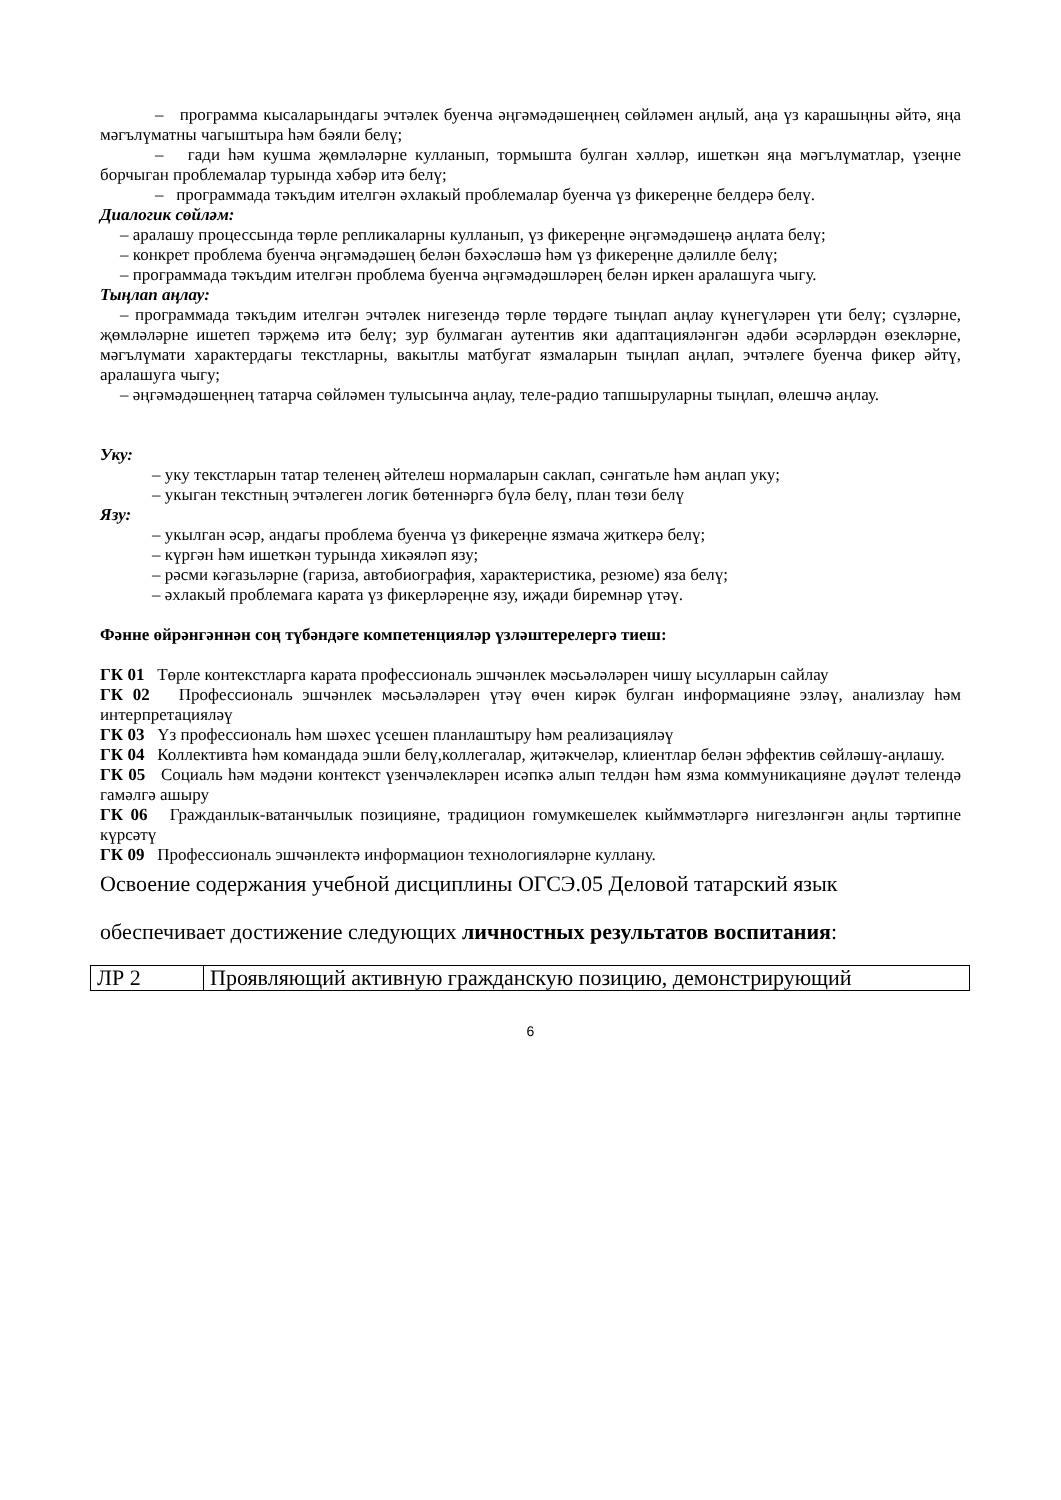– программа кысаларындагы эчтәлек буенча әңгәмәдәшеңнең сөйләмен аңлый, аңа үз карашыңны әйтә, яңа мәгълүматны чагыштыра һәм бәяли белү;
– гади һәм кушма җөмләләрне кулланып, тормышта булган хәлләр, ишеткән яңа мәгълүматлар, үзеңне борчыган проблемалар турында хәбәр итә белү;
– программада тәкъдим ителгән әхлакый проблемалар буенча үз фикереңне белдерә белү.
Диалогик сөйләм:
– аралашу процессында төрле репликаларны кулланып, үз фикереңне әңгәмәдәшеңә аңлата белү;
– конкрет проблема буенча әңгәмәдәшең белән бәхәсләшә һәм үз фикереңне дәлилле белү;
– программада тәкъдим ителгән проблема буенча әңгәмәдәшләрең белән иркен аралашуга чыгу.
Тыңлап аңлау:
– программада тәкъдим ителгән эчтәлек нигезендә төрле төрдәге тыңлап аңлау күнегүләрен үти белү; сүзләрне, җөмләләрне ишетеп тәрҗемә итә белү; зур булмаган аутентив яки адаптацияләнгән әдәби әсәрләрдән өзекләрне, мәгълүмати характердагы текстларны, вакытлы матбугат язмаларын тыңлап аңлап, эчтәлеге буенча фикер әйтү, аралашуга чыгу;
– әңгәмәдәшеңнең татарча сөйләмен тулысынча аңлау, теле-радио тапшыруларны тыңлап, өлешчә аңлау.
Уку:
– уку текстларын татар теленең әйтелеш нормаларын саклап, сәнгатьле һәм аңлап уку;
– укыган текстның эчтәлеген логик бөтеннәргә бүлә белү, план төзи белү
Язу:
– укылган әсәр, андагы проблема буенча үз фикереңне язмача җиткерә белү;
– күргән һәм ишеткән турында хикәяләп язу;
– рәсми кәгазьләрне (гариза, автобиография, характеристика, резюме) яза белү;
– әхлакый проблемага карата үз фикерләреңне язу, иҗади биремнәр үтәү.
Фәнне өйрәнгәннән соң түбәндәге компетенцияләр үзләштерелергә тиеш:
ГК 01 Төрле контекстларга карата профессиональ эшчәнлек мәсьәләләрен чишү ысулларын сайлау
ГК 02 Профессиональ эшчәнлек мәсьәләләрен үтәү өчен кирәк булган информацияне эзләү, анализлау һәм интерпретацияләү
ГК 03 Үз профессиональ һәм шәхес үсешен планлаштыру һәм реализацияләү
ГК 04 Коллективта һәм командада эшли белү,коллегалар, җитәкчеләр, клиентлар белән эффектив сөйләшү-аңлашу.
ГК 05 Социаль һәм мәдәни контекст үзенчәлекләрен исәпкә алып телдән һәм язма коммуникацияне дәүләт телендә гамәлгә ашыру
ГК 06 Гражданлык-ватанчылык позицияне, традицион гомумкешелек кыйммәтләргә нигезләнгән аңлы тәртипне күрсәтү
ГК 09 Профессиональ эшчәнлектә информацион технологияләрне куллану.
Освоение содержания учебной дисциплины ОГСЭ.05 Деловой татарский язык
обеспечивает достижение следующих личностных результатов воспитания:
| ЛР 2 | Проявляющий активную гражданскую позицию, демонстрирующий |
6